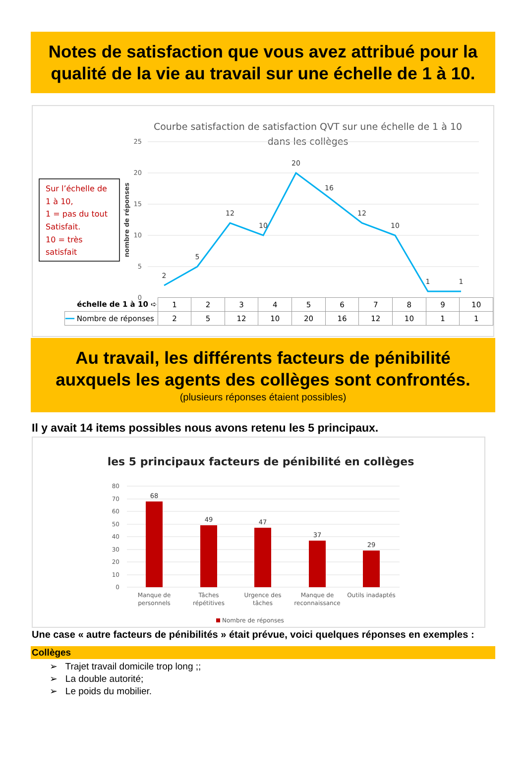Notes de satisfaction que vous avez attribué pour la qualité de la vie au travail sur une échelle de 1 à 10.
Courbe satisfaction de satisfaction QVT sur une échelle de 1 à 10
dans les collèges
Sur l’échelle de
1 à 10,
1 = pas du tout
Satisfait.
10 = très
satisfait
nombre de réponses
25
20
15
10
5
0
2
5
12
10
20
16
12
10
1
1
| échelle de 1 à 10 ➪ | 1 | 2 | 3 | 4 | 5 | 6 | 7 | 8 | 9 | 10 |
| ━━ Nombre de réponses | 2 | 5 | 12 | 10 | 20 | 16 | 12 | 10 | 1 | 1 |
Au travail, les différents facteurs de pénibilité auxquels les agents des collèges sont confrontés.
(plusieurs réponses étaient possibles)
Il y avait 14 items possibles nous avons retenu les 5 principaux.
les 5 principaux facteurs de pénibilité en collèges
80
70
60
50
40
30
20
10
0
68
49
47
37
29
Manque de
personnels
Tâches
répétitives
Urgence des
tâches
Manque de
reconnaissance
Outils inadaptés
Nombre de réponses
Une case « autre facteurs de pénibilités » était prévue, voici quelques réponses en exemples :
Collèges
➢ Trajet travail domicile trop long ;;
➢ La double autorité;
➢ Le poids du mobilier.